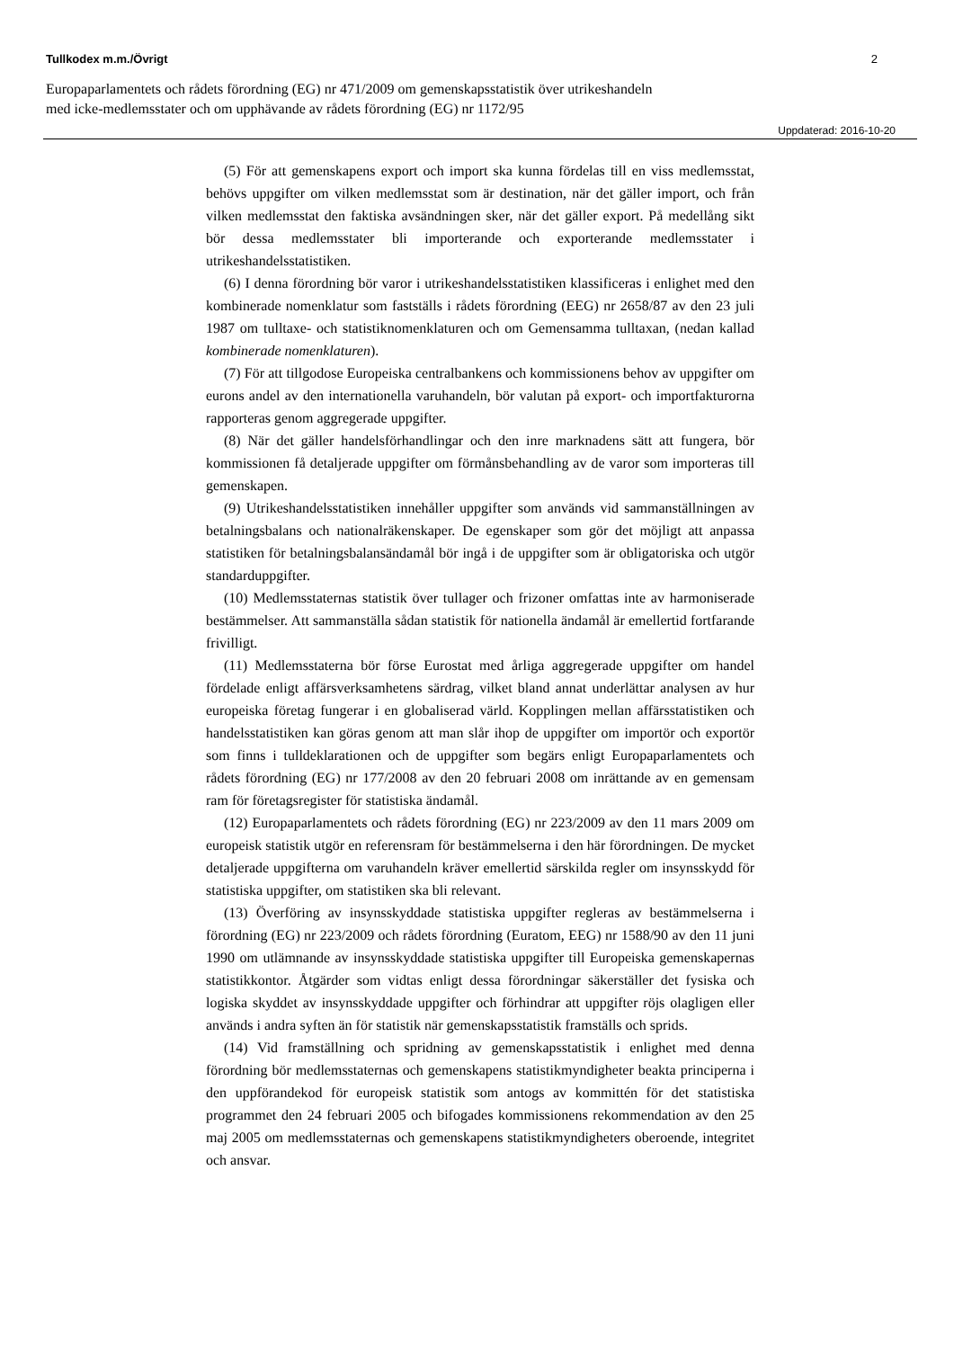Tullkodex m.m./Övrigt 2
Europaparlamentets och rådets förordning (EG) nr 471/2009 om gemenskapsstatistik över utrikeshandeln
med icke-medlemsstater och om upphävande av rådets förordning (EG) nr 1172/95
Uppdaterad: 2016-10-20
(5) För att gemenskapens export och import ska kunna fördelas till en viss medlemsstat, behövs uppgifter om vilken medlemsstat som är destination, när det gäller import, och från vilken medlemsstat den faktiska avsändningen sker, när det gäller export. På medellång sikt bör dessa medlemsstater bli importerande och exporterande medlemsstater i utrikeshandelsstatistiken.
(6) I denna förordning bör varor i utrikeshandelsstatistiken klassificeras i enlighet med den kombinerade nomenklatur som fastställs i rådets förordning (EEG) nr 2658/87 av den 23 juli 1987 om tulltaxe- och statistiknomenklaturen och om Gemensamma tulltaxan, (nedan kallad kombinerade nomenklaturen).
(7) För att tillgodose Europeiska centralbankens och kommissionens behov av uppgifter om eurons andel av den internationella varuhandeln, bör valutan på export- och importfakturorna rapporteras genom aggregerade uppgifter.
(8) När det gäller handelsförhandlingar och den inre marknadens sätt att fungera, bör kommissionen få detaljerade uppgifter om förmånsbehandling av de varor som importeras till gemenskapen.
(9) Utrikeshandelsstatistiken innehåller uppgifter som används vid sammanställningen av betalningsbalans och nationalräkenskaper. De egenskaper som gör det möjligt att anpassa statistiken för betalningsbalansändamål bör ingå i de uppgifter som är obligatoriska och utgör standarduppgifter.
(10) Medlemsstaternas statistik över tullager och frizoner omfattas inte av harmoniserade bestämmelser. Att sammanställa sådan statistik för nationella ändamål är emellertid fortfarande frivilligt.
(11) Medlemsstaterna bör förse Eurostat med årliga aggregerade uppgifter om handel fördelade enligt affärsverksamhetens särdrag, vilket bland annat underlättar analysen av hur europeiska företag fungerar i en globaliserad värld. Kopplingen mellan affärsstatistiken och handelsstatistiken kan göras genom att man slår ihop de uppgifter om importör och exportör som finns i tulldeklarationen och de uppgifter som begärs enligt Europaparlamentets och rådets förordning (EG) nr 177/2008 av den 20 februari 2008 om inrättande av en gemensam ram för företagsregister för statistiska ändamål.
(12) Europaparlamentets och rådets förordning (EG) nr 223/2009 av den 11 mars 2009 om europeisk statistik utgör en referensram för bestämmelserna i den här förordningen. De mycket detaljerade uppgifterna om varuhandeln kräver emellertid särskilda regler om insynsskydd för statistiska uppgifter, om statistiken ska bli relevant.
(13) Överföring av insynsskyddade statistiska uppgifter regleras av bestämmelserna i förordning (EG) nr 223/2009 och rådets förordning (Euratom, EEG) nr 1588/90 av den 11 juni 1990 om utlämnande av insynsskyddade statistiska uppgifter till Europeiska gemenskapernas statistikkontor. Åtgärder som vidtas enligt dessa förordningar säkerställer det fysiska och logiska skyddet av insynsskyddade uppgifter och förhindrar att uppgifter röjs olagligen eller används i andra syften än för statistik när gemenskapsstatistik framställs och sprids.
(14) Vid framställning och spridning av gemenskapsstatistik i enlighet med denna förordning bör medlemsstaternas och gemenskapens statistikmyndigheter beakta principerna i den uppförandekod för europeisk statistik som antogs av kommittén för det statistiska programmet den 24 februari 2005 och bifogades kommissionens rekommendation av den 25 maj 2005 om medlemsstaternas och gemenskapens statistikmyndigheters oberoende, integritet och ansvar.